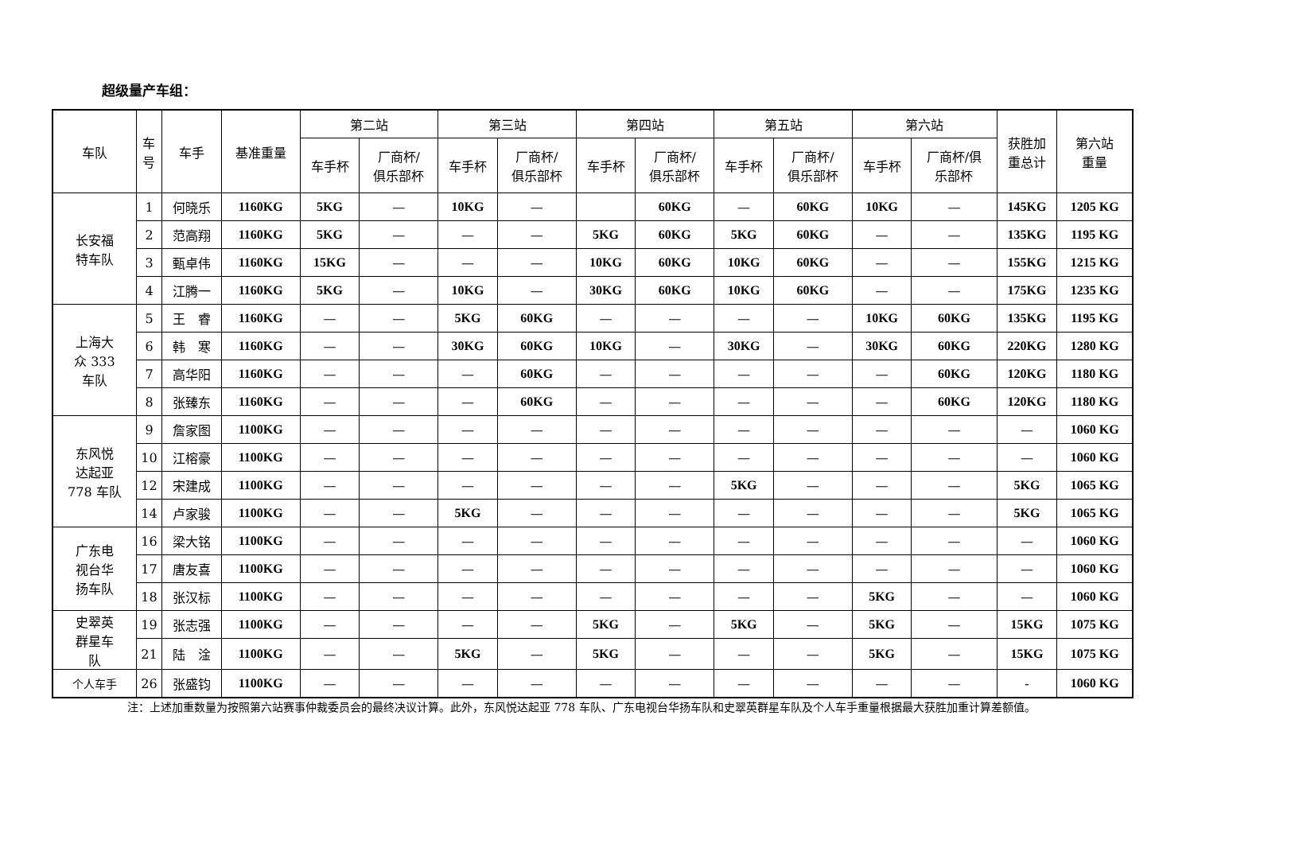超级量产车组：
| 车队 | 车 号 | 车手 | 基准重量 | 第二站 | | 第三站 | | 第四站 | | 第五站 | | 第六站 | | 获胜加 重总计 | 第六站 重量 |
| --- | --- | --- | --- | --- | --- | --- | --- | --- | --- | --- | --- | --- | --- | --- | --- |
| | | | | 车手杯 | 厂商杯/ 俱乐部杯 | 车手杯 | 厂商杯/ 俱乐部杯 | 车手杯 | 厂商杯/ 俱乐部杯 | 车手杯 | 厂商杯/ 俱乐部杯 | 车手杯 | 厂商杯/俱 乐部杯 | | |
| 长安福 特车队 | 1 | 何晓乐 | 1160KG | 5KG | — | 10KG | — | | 60KG | — | 60KG | 10KG | — | 145KG | 1205 KG |
| | 2 | 范高翔 | 1160KG | 5KG | — | — | — | 5KG | 60KG | 5KG | 60KG | — | — | 135KG | 1195 KG |
| | 3 | 甄卓伟 | 1160KG | 15KG | — | — | — | 10KG | 60KG | 10KG | 60KG | — | — | 155KG | 1215 KG |
| | 4 | 江腾一 | 1160KG | 5KG | — | 10KG | — | 30KG | 60KG | 10KG | 60KG | — | — | 175KG | 1235 KG |
| 上海大 众 333 车队 | 5 | 王 睿 | 1160KG | — | — | 5KG | 60KG | — | — | — | — | 10KG | 60KG | 135KG | 1195 KG |
| | 6 | 韩 寒 | 1160KG | — | — | 30KG | 60KG | 10KG | — | 30KG | — | 30KG | 60KG | 220KG | 1280 KG |
| | 7 | 高华阳 | 1160KG | — | — | — | 60KG | — | — | — | — | — | 60KG | 120KG | 1180 KG |
| | 8 | 张臻东 | 1160KG | — | — | — | 60KG | — | — | — | — | — | 60KG | 120KG | 1180 KG |
| 东风悦 达起亚 778 车队 | 9 | 詹家图 | 1100KG | — | — | — | — | — | — | — | — | — | — | — | 1060 KG |
| | 10 | 江榕豪 | 1100KG | — | — | — | — | — | — | — | — | — | — | — | 1060 KG |
| | 12 | 宋建成 | 1100KG | — | — | — | — | — | — | 5KG | — | — | — | 5KG | 1065 KG |
| | 14 | 卢家骏 | 1100KG | — | — | 5KG | — | — | — | — | — | — | — | 5KG | 1065 KG |
| 广东电 视台华 扬车队 | 16 | 梁大铭 | 1100KG | — | — | — | — | — | — | — | — | — | — | — | 1060 KG |
| | 17 | 唐友喜 | 1100KG | — | — | — | — | — | — | — | — | — | — | — | 1060 KG |
| | 18 | 张汉标 | 1100KG | — | — | — | — | — | — | — | — | 5KG | — | — | 1060 KG |
| 史翠英 群星车 队 | 19 | 张志强 | 1100KG | — | — | — | — | 5KG | — | 5KG | — | 5KG | — | 15KG | 1075 KG |
| | 21 | 陆 淦 | 1100KG | — | — | 5KG | — | 5KG | — | — | — | 5KG | — | 15KG | 1075 KG |
| 个人车手 | 26 | 张盛钧 | 1100KG | — | — | — | — | — | — | — | — | — | — | - | 1060 KG |
注：上述加重数量为按照第六站赛事仲裁委员会的最终决议计算。此外，东风悦达起亚 778 车队、广东电视台华扬车队和史翠英群星车队及个人车手重量根据最大获胜加重计算差额值。